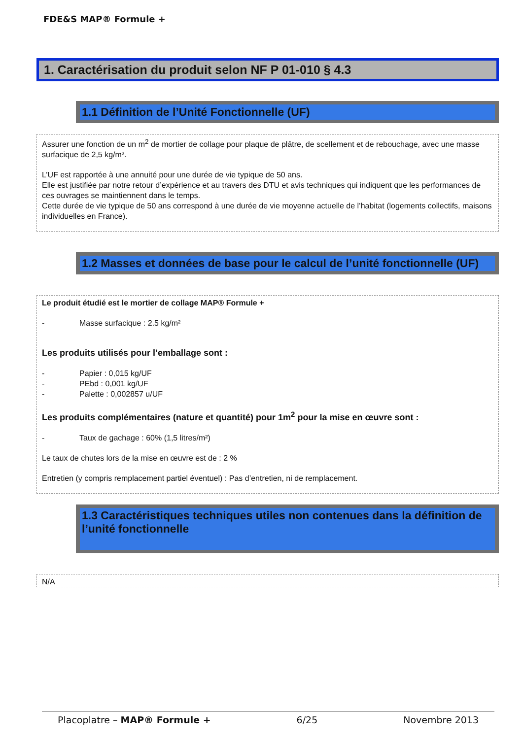FDE&S MAP® Formule +
1. Caractérisation du produit selon NF P 01-010 § 4.3
1.1 Définition de l’Unité Fonctionnelle (UF)
Assurer une fonction de un m<sup>2</sup> de mortier de collage pour plaque de plâtre, de scellement et de rebouchage, avec une masse surfacique de 2,5 kg/m².
L’UF est rapportée à une annuité pour une durée de vie typique de 50 ans.
Elle est justifiée par notre retour d’expérience et au travers des DTU et avis techniques qui indiquent que les performances de ces ouvrages se maintiennent dans le temps.
Cette durée de vie typique de 50 ans correspond à une durée de vie moyenne actuelle de l’habitat (logements collectifs, maisons individuelles en France).
1.2 Masses et données de base pour le calcul de l’unité fonctionnelle (UF)
Le produit étudié est le mortier de collage MAP® Formule +
- Masse surfacique : 2.5 kg/m²
Les produits utilisés pour l’emballage sont :
- Papier : 0,015 kg/UF
- PEbd : 0,001 kg/UF
- Palette : 0,002857 u/UF
Les produits complémentaires (nature et quantité) pour 1m<sup>2</sup> pour la mise en œuvre sont :
- Taux de gachage : 60% (1,5 litres/m²)
Le taux de chutes lors de la mise en œuvre est de : 2 %
Entretien (y compris remplacement partiel éventuel) : Pas d’entretien, ni de remplacement.
1.3 Caractéristiques techniques utiles non contenues dans la définition de l’unité fonctionnelle
N/A
Placoplatre – MAP® Formule + 6/25 Novembre 2013